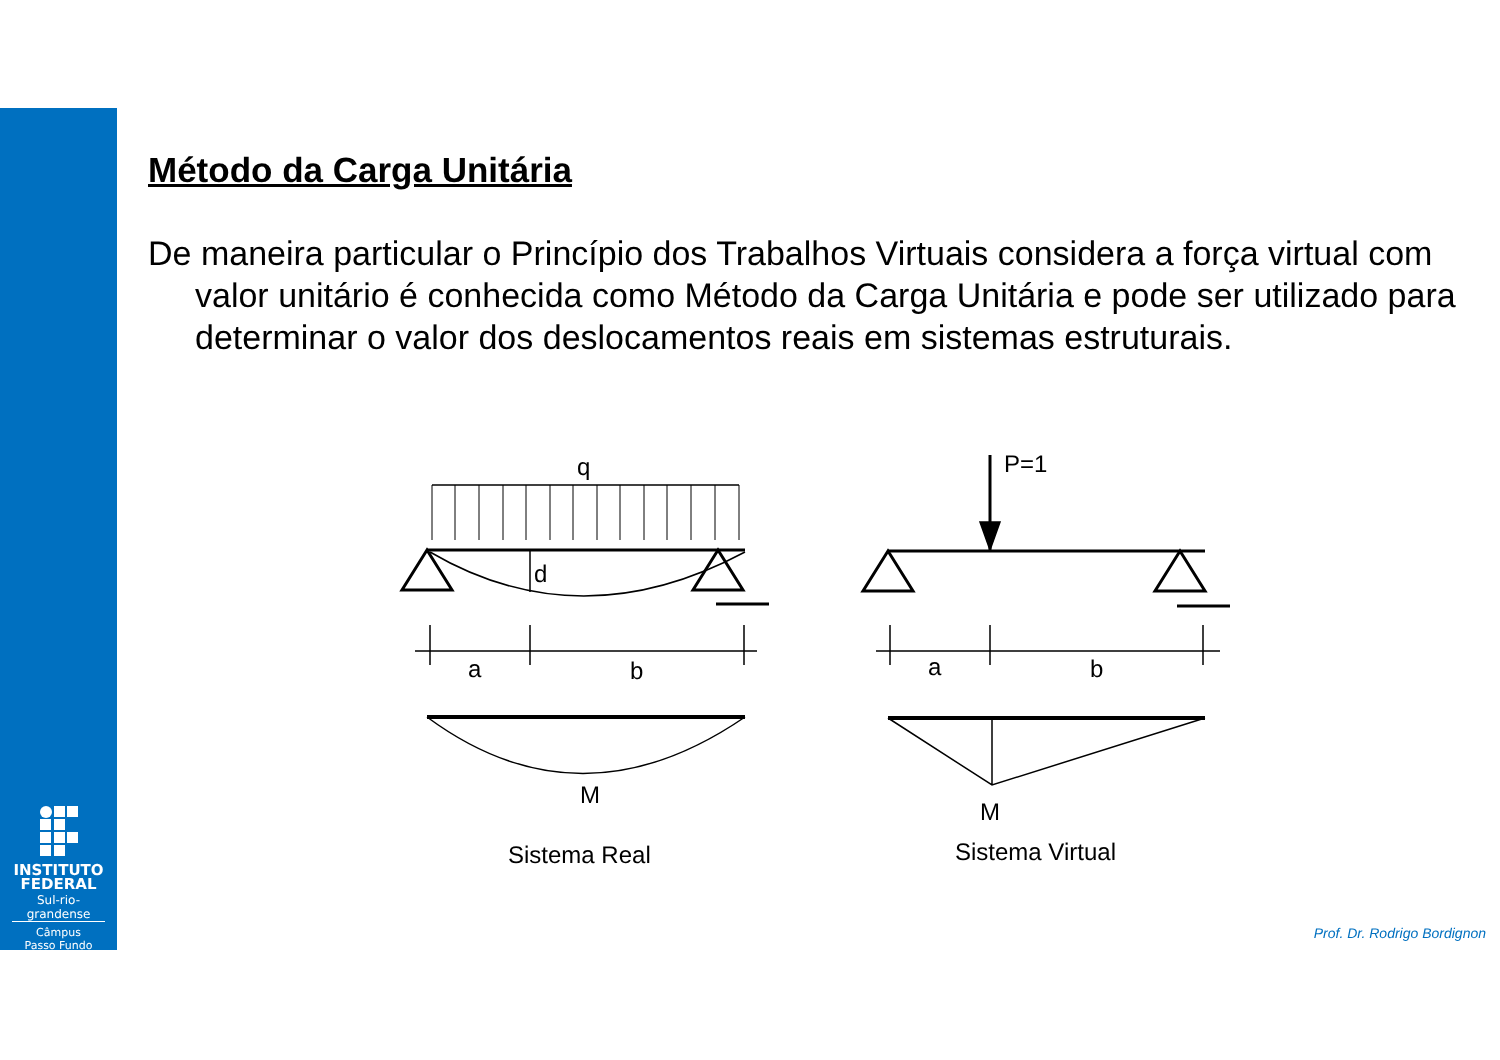INSTITUTO
FEDERAL
Sul-rio-grandense
Câmpus
Passo Fundo
Método da Carga Unitária
De maneira particular o Princípio dos Trabalhos Virtuais considera a força virtual com valor unitário é conhecida como Método da Carga Unitária e pode ser utilizado para determinar o valor dos deslocamentos reais em sistemas estruturais.
q
d
a
b
M
Sistema Real
P=1
a
b
M
Sistema Virtual
Prof. Dr. Rodrigo Bordignon